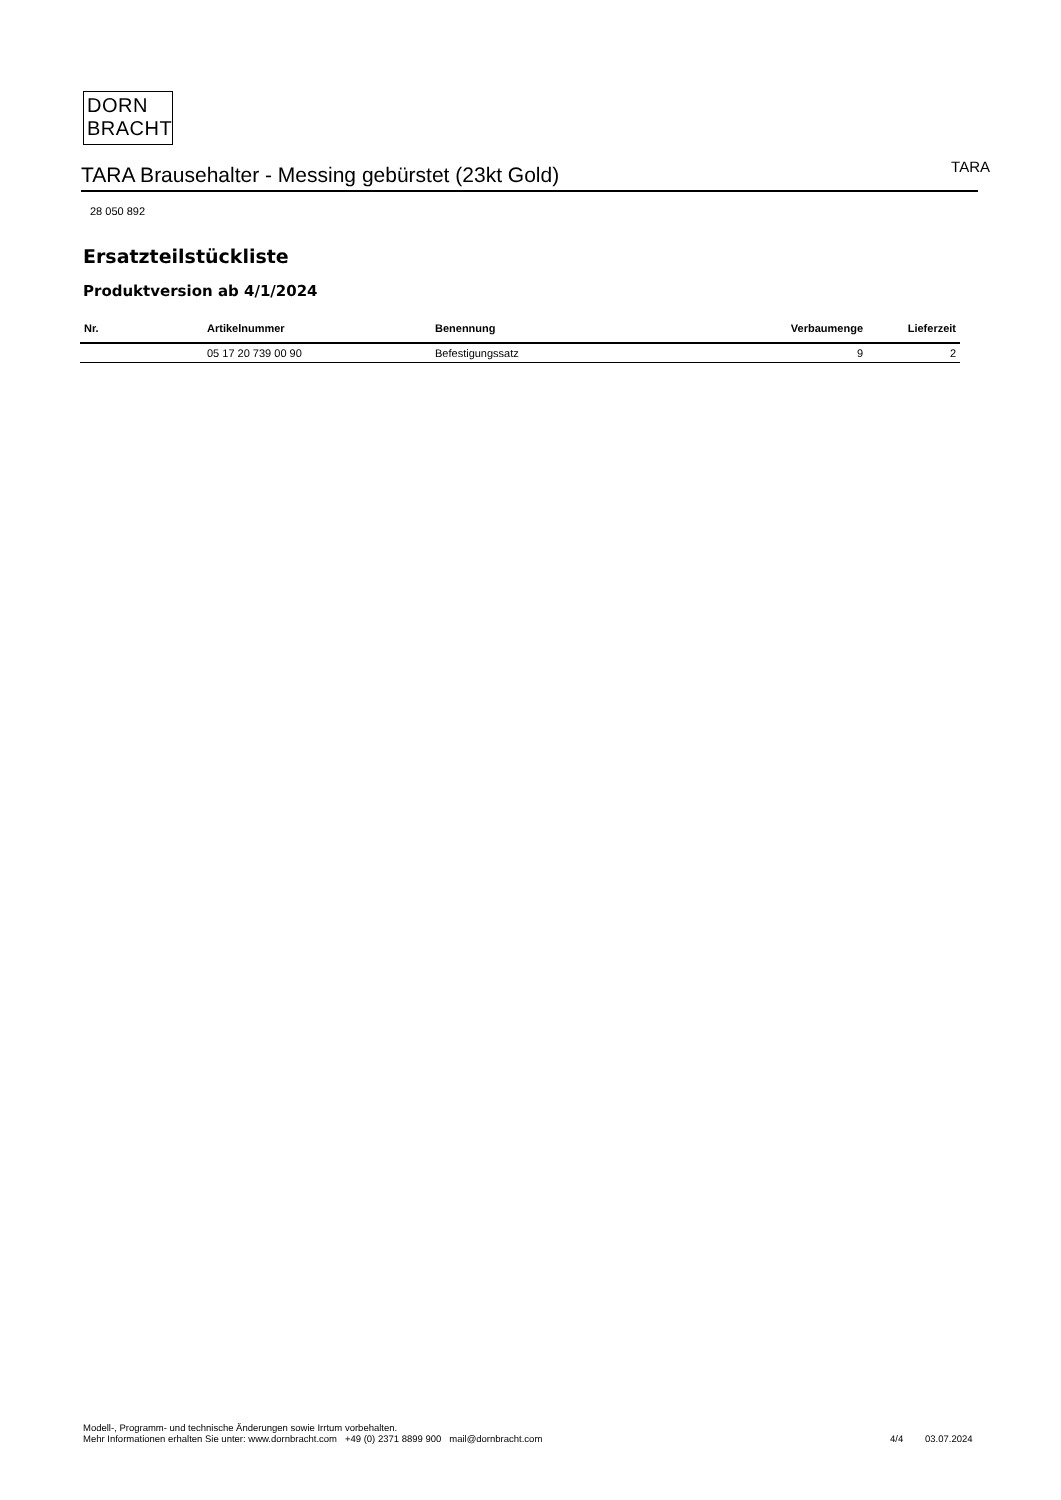DORN
BRACHT
TARA Brausehalter - Messing gebürstet (23kt Gold)
TARA
28 050 892
Ersatzteilstückliste
Produktversion ab 4/1/2024
| Nr. | Artikelnummer | Benennung | Verbaumenge | Lieferzeit |
| --- | --- | --- | --- | --- |
| | 05 17 20 739 00 90 | Befestigungssatz | 9 | 2 |
Modell-, Programm- und technische Änderungen sowie Irrtum vorbehalten.
Mehr Informationen erhalten Sie unter: www.dornbracht.com +49 (0) 2371 8899 900 mail@dornbracht.com
4/4 03.07.2024